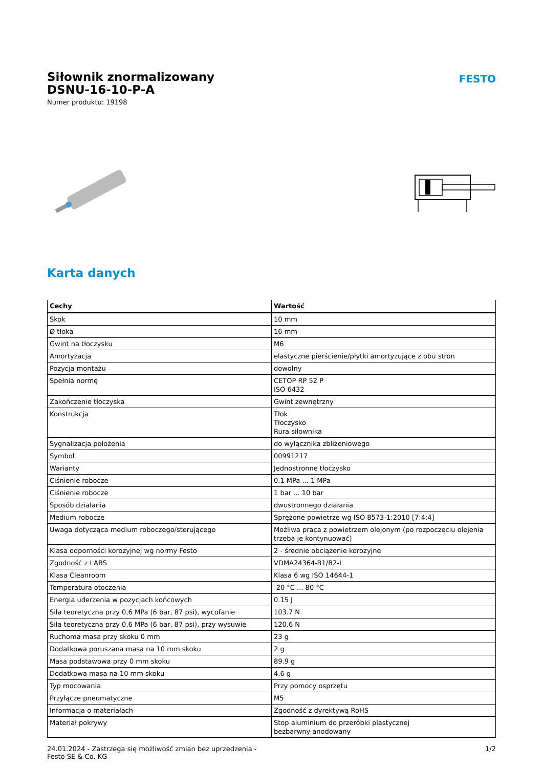Siłownik znormalizowany
DSNU-16-10-P-A
Numer produktu: 19198
FESTO
Karta danych
| Cechy | Wartość |
| --- | --- |
| Skok | 10 mm |
| Ø tłoka | 16 mm |
| Gwint na tłoczysku | M6 |
| Amortyzacja | elastyczne pierścienie/płytki amortyzujące z obu stron |
| Pozycja montażu | dowolny |
| Spełnia normę | CETOP RP 52 P ISO 6432 |
| Zakończenie tłoczyska | Gwint zewnętrzny |
| Konstrukcja | Tłok Tłoczysko Rura siłownika |
| Sygnalizacja położenia | do wyłącznika zbliżeniowego |
| Symbol | 00991217 |
| Warianty | Jednostronne tłoczysko |
| Ciśnienie robocze | 0.1 MPa ... 1 MPa |
| Ciśnienie robocze | 1 bar ... 10 bar |
| Sposób działania | dwustronnego działania |
| Medium robocze | Sprężone powietrze wg ISO 8573-1:2010 [7:4:4] |
| Uwaga dotycząca medium roboczego/sterującego | Możliwa praca z powietrzem olejonym (po rozpoczęciu olejenia trzeba je kontynuować) |
| Klasa odporności korozyjnej wg normy Festo | 2 - średnie obciążenie korozyjne |
| Zgodność z LABS | VDMA24364-B1/B2-L |
| Klasa Cleanroom | Klasa 6 wg ISO 14644-1 |
| Temperatura otoczenia | -20 °C ... 80 °C |
| Energia uderzenia w pozycjach końcowych | 0.15 J |
| Siła teoretyczna przy 0,6 MPa (6 bar, 87 psi), wycofanie | 103.7 N |
| Siła teoretyczna przy 0,6 MPa (6 bar, 87 psi), przy wysuwie | 120.6 N |
| Ruchoma masa przy skoku 0 mm | 23 g |
| Dodatkowa poruszana masa na 10 mm skoku | 2 g |
| Masa podstawowa przy 0 mm skoku | 89.9 g |
| Dodatkowa masa na 10 mm skoku | 4.6 g |
| Typ mocowania | Przy pomocy osprzętu |
| Przyłącze pneumatyczne | M5 |
| Informacja o materiałach | Zgodność z dyrektywą RoHS |
| Materiał pokrywy | Stop aluminium do przeróbki plastycznej bezbarwny anodowany |
24.01.2024 - Zastrzega się możliwość zmian bez uprzedzenia - Festo SE & Co. KG
1/2